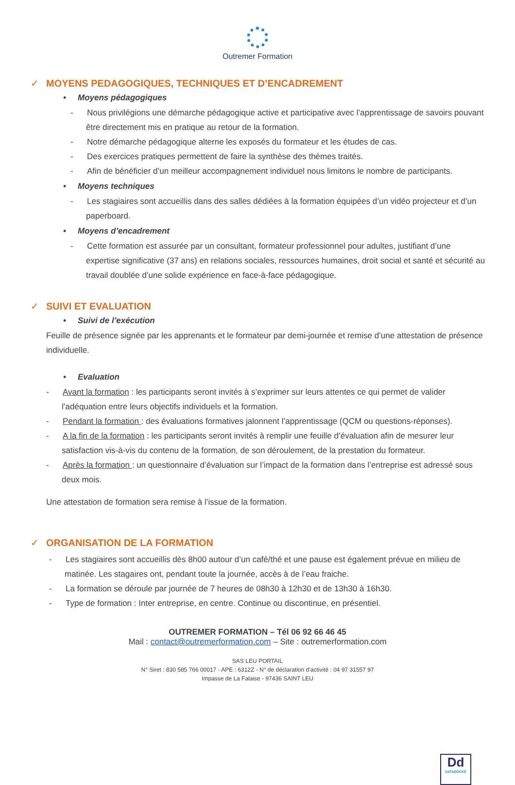Outremer Formation
✓ MOYENS PEDAGOGIQUES, TECHNIQUES ET D’ENCADREMENT
• Moyens pédagogiques
- Nous privilégions une démarche pédagogique active et participative avec l’apprentissage de savoirs pouvant être directement mis en pratique au retour de la formation.
- Notre démarche pédagogique alterne les exposés du formateur et les études de cas.
- Des exercices pratiques permettent de faire la synthèse des thèmes traités.
- Afin de bénéficier d’un meilleur accompagnement individuel nous limitons le nombre de participants.
• Moyens techniques
- Les stagiaires sont accueillis dans des salles dédiées à la formation équipées d’un vidéo projecteur et d’un paperboard.
• Moyens d’encadrement
- Cette formation est assurée par un consultant, formateur professionnel pour adultes, justifiant d’une expertise significative (37 ans) en relations sociales, ressources humaines, droit social et santé et sécurité au travail doublée d’une solide expérience en face-à-face pédagogique.
✓ SUIVI ET EVALUATION
• Suivi de l’exécution
Feuille de présence signée par les apprenants et le formateur par demi-journée et remise d’une attestation de présence individuelle.
• Evaluation
- Avant la formation : les participants seront invités à s’exprimer sur leurs attentes ce qui permet de valider l’adéquation entre leurs objectifs individuels et la formation.
- Pendant la formation : des évaluations formatives jalonnent l’apprentissage (QCM ou questions-réponses).
- A la fin de la formation : les participants seront invités à remplir une feuille d’évaluation afin de mesurer leur satisfaction vis-à-vis du contenu de la formation, de son déroulement, de la prestation du formateur.
- Après la formation : un questionnaire d’évaluation sur l’impact de la formation dans l’entreprise est adressé sous deux mois.
Une attestation de formation sera remise à l’issue de la formation.
✓ ORGANISATION DE LA FORMATION
- Les stagiaires sont accueillis dès 8h00 autour d’un café/thé et une pause est également prévue en milieu de matinée. Les stagaires ont, pendant toute la journée, accès à de l’eau fraiche.
- La formation se déroule par journée de 7 heures de 08h30 à 12h30 et de 13h30 à 16h30.
- Type de formation : Inter entreprise, en centre. Continue ou discontinue, en présentiel.
OUTREMER FORMATION – Tél 06 92 66 46 45
Mail : contact@outremerformation.com – Site : outremerformation.com
SAS LEU PORTAIL
N° Siret : 830 585 766 00017 - APE : 6312Z - N° de déclaration d’activité : 04 97 31557 97
Impasse de La Falaise - 97436 SAINT LEU
Dd
DATADOCKÉ